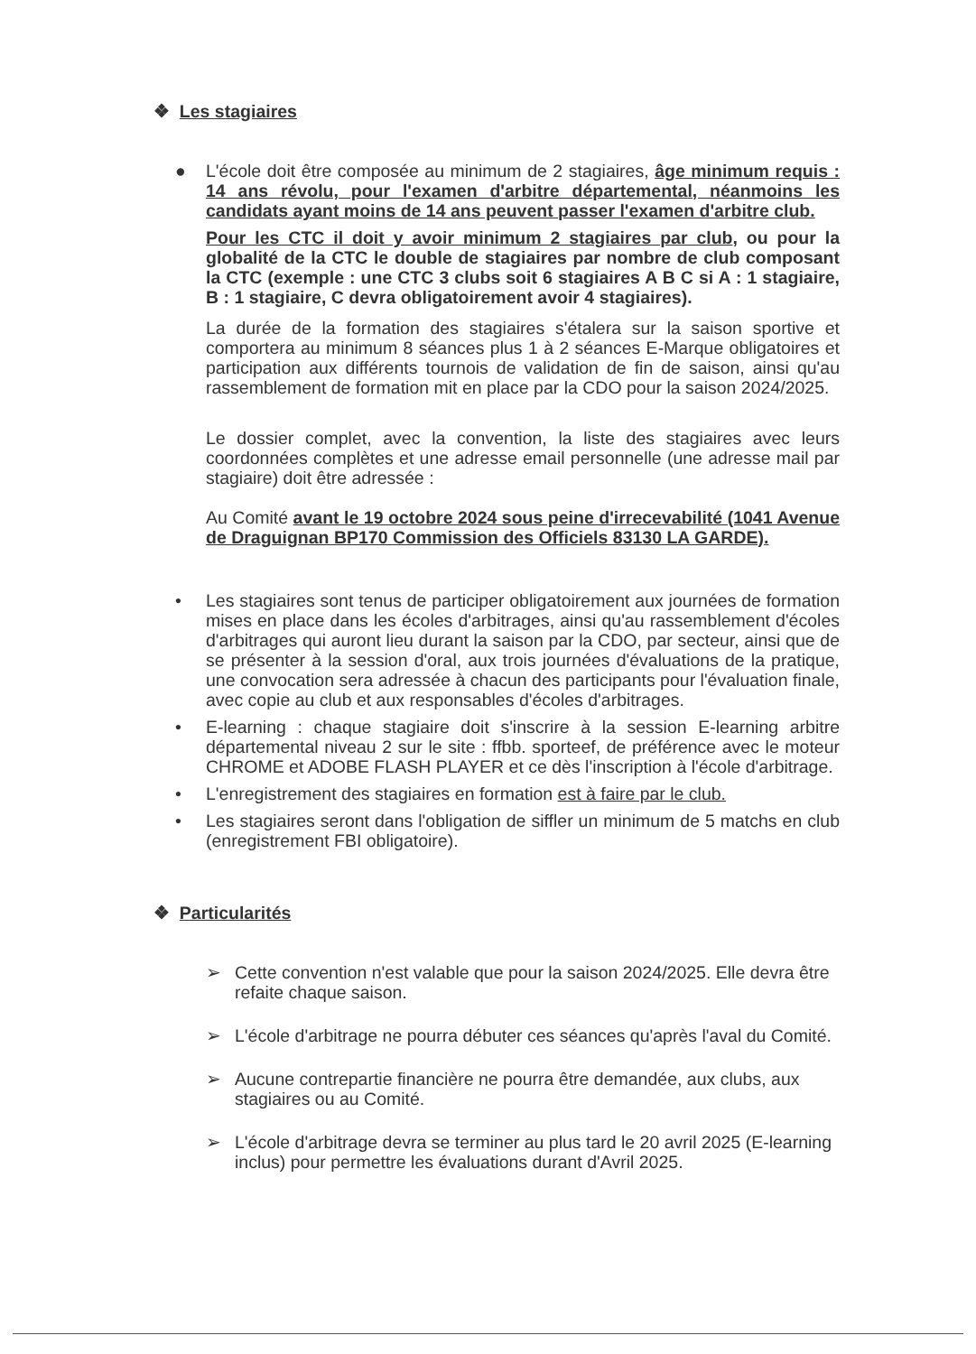❖ Les stagiaires
● L'école doit être composée au minimum de 2 stagiaires, âge minimum requis : 14 ans révolu, pour l'examen d'arbitre départemental, néanmoins les candidats ayant moins de 14 ans peuvent passer l'examen d'arbitre club.
Pour les CTC il doit y avoir minimum 2 stagiaires par club, ou pour la globalité de la CTC le double de stagiaires par nombre de club composant la CTC (exemple : une CTC 3 clubs soit 6 stagiaires A B C si A : 1 stagiaire, B : 1 stagiaire, C devra obligatoirement avoir 4 stagiaires).
La durée de la formation des stagiaires s'étalera sur la saison sportive et comportera au minimum 8 séances plus 1 à 2 séances E-Marque obligatoires et participation aux différents tournois de validation de fin de saison, ainsi qu'au rassemblement de formation mit en place par la CDO pour la saison 2024/2025.
Le dossier complet, avec la convention, la liste des stagiaires avec leurs coordonnées complètes et une adresse email personnelle (une adresse mail par stagiaire) doit être adressée :
Au Comité avant le 19 octobre 2024 sous peine d'irrecevabilité (1041 Avenue de Draguignan BP170 Commission des Officiels 83130 LA GARDE).
• Les stagiaires sont tenus de participer obligatoirement aux journées de formation mises en place dans les écoles d'arbitrages, ainsi qu'au rassemblement d'écoles d'arbitrages qui auront lieu durant la saison par la CDO, par secteur, ainsi que de se présenter à la session d'oral, aux trois journées d'évaluations de la pratique, une convocation sera adressée à chacun des participants pour l'évaluation finale, avec copie au club et aux responsables d'écoles d'arbitrages.
• E-learning : chaque stagiaire doit s'inscrire à la session E-learning arbitre départemental niveau 2 sur le site : ffbb. sporteef, de préférence avec le moteur CHROME et ADOBE FLASH PLAYER et ce dès l'inscription à l'école d'arbitrage.
• L'enregistrement des stagiaires en formation est à faire par le club.
• Les stagiaires seront dans l'obligation de siffler un minimum de 5 matchs en club (enregistrement FBI obligatoire).
❖ Particularités
➢ Cette convention n'est valable que pour la saison 2024/2025. Elle devra être refaite chaque saison.
➢ L'école d'arbitrage ne pourra débuter ces séances qu'après l'aval du Comité.
➢ Aucune contrepartie financière ne pourra être demandée, aux clubs, aux stagiaires ou au Comité.
➢ L'école d'arbitrage devra se terminer au plus tard le 20 avril 2025 (E-learning inclus) pour permettre les évaluations durant d'Avril 2025.